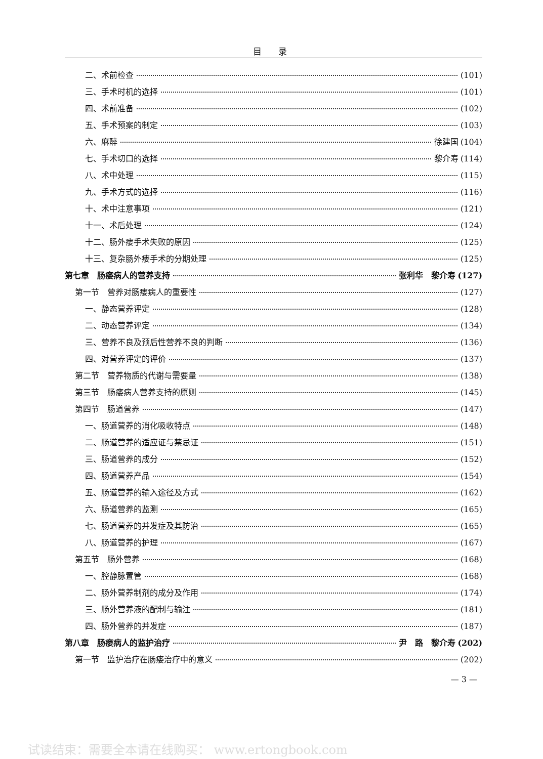目 录
二、术前检查 (101)
三、手术时机的选择 (101)
四、术前准备 (102)
五、手术预案的制定 (103)
六、麻醉 徐建国 (104)
七、手术切口的选择 黎介寿 (114)
八、术中处理 (115)
九、手术方式的选择 (116)
十、术中注意事项 (121)
十一、术后处理 (124)
十二、肠外瘘手术失败的原因 (125)
十三、复杂肠外瘘手术的分期处理 (125)
第七章　肠瘘病人的营养支持 张利华　黎介寿 (127)
第一节　营养对肠瘘病人的重要性 (127)
一、静态营养评定 (128)
二、动态营养评定 (134)
三、营养不良及预后性营养不良的判断 (136)
四、对营养评定的评价 (137)
第二节　营养物质的代谢与需要量 (138)
第三节　肠瘘病人营养支持的原则 (145)
第四节　肠道营养 (147)
一、肠道营养的消化吸收特点 (148)
二、肠道营养的适应证与禁忌证 (151)
三、肠道营养的成分 (152)
四、肠道营养产品 (154)
五、肠道营养的输入途径及方式 (162)
六、肠道营养的监测 (165)
七、肠道营养的并发症及其防治 (165)
八、肠道营养的护理 (167)
第五节　肠外营养 (168)
一、腔静脉置管 (168)
二、肠外营养制剂的成分及作用 (174)
三、肠外营养液的配制与输注 (181)
四、肠外营养的并发症 (187)
第八章　肠瘘病人的监护治疗 尹　路　黎介寿 (202)
第一节　监护治疗在肠瘘治疗中的意义 (202)
— 3 —
试读结束：需要全本请在线购买： www.ertongbook.com